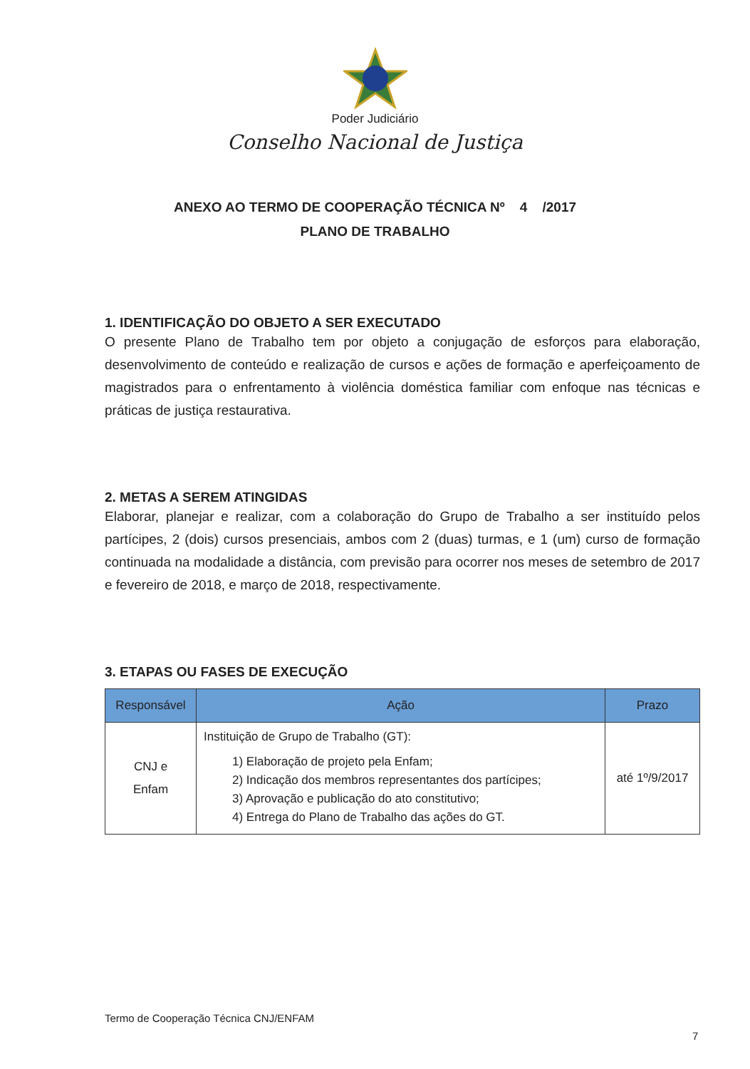Poder Judiciário
Conselho Nacional de Justiça
ANEXO AO TERMO DE COOPERAÇÃO TÉCNICA Nº 4 /2017
PLANO DE TRABALHO
1. IDENTIFICAÇÃO DO OBJETO A SER EXECUTADO
O presente Plano de Trabalho tem por objeto a conjugação de esforços para elaboração, desenvolvimento de conteúdo e realização de cursos e ações de formação e aperfeiçoamento de magistrados para o enfrentamento à violência doméstica familiar com enfoque nas técnicas e práticas de justiça restaurativa.
2. METAS A SEREM ATINGIDAS
Elaborar, planejar e realizar, com a colaboração do Grupo de Trabalho a ser instituído pelos partícipes, 2 (dois) cursos presenciais, ambos com 2 (duas) turmas, e 1 (um) curso de formação continuada na modalidade a distância, com previsão para ocorrer nos meses de setembro de 2017 e fevereiro de 2018, e março de 2018, respectivamente.
3. ETAPAS OU FASES DE EXECUÇÃO
| Responsável | Ação | Prazo |
| --- | --- | --- |
| CNJ e Enfam | Instituição de Grupo de Trabalho (GT): 1) Elaboração de projeto pela Enfam; 2) Indicação dos membros representantes dos partícipes; 3) Aprovação e publicação do ato constitutivo; 4) Entrega do Plano de Trabalho das ações do GT. | até 1º/9/2017 |
Termo de Cooperação Técnica CNJ/ENFAM
7